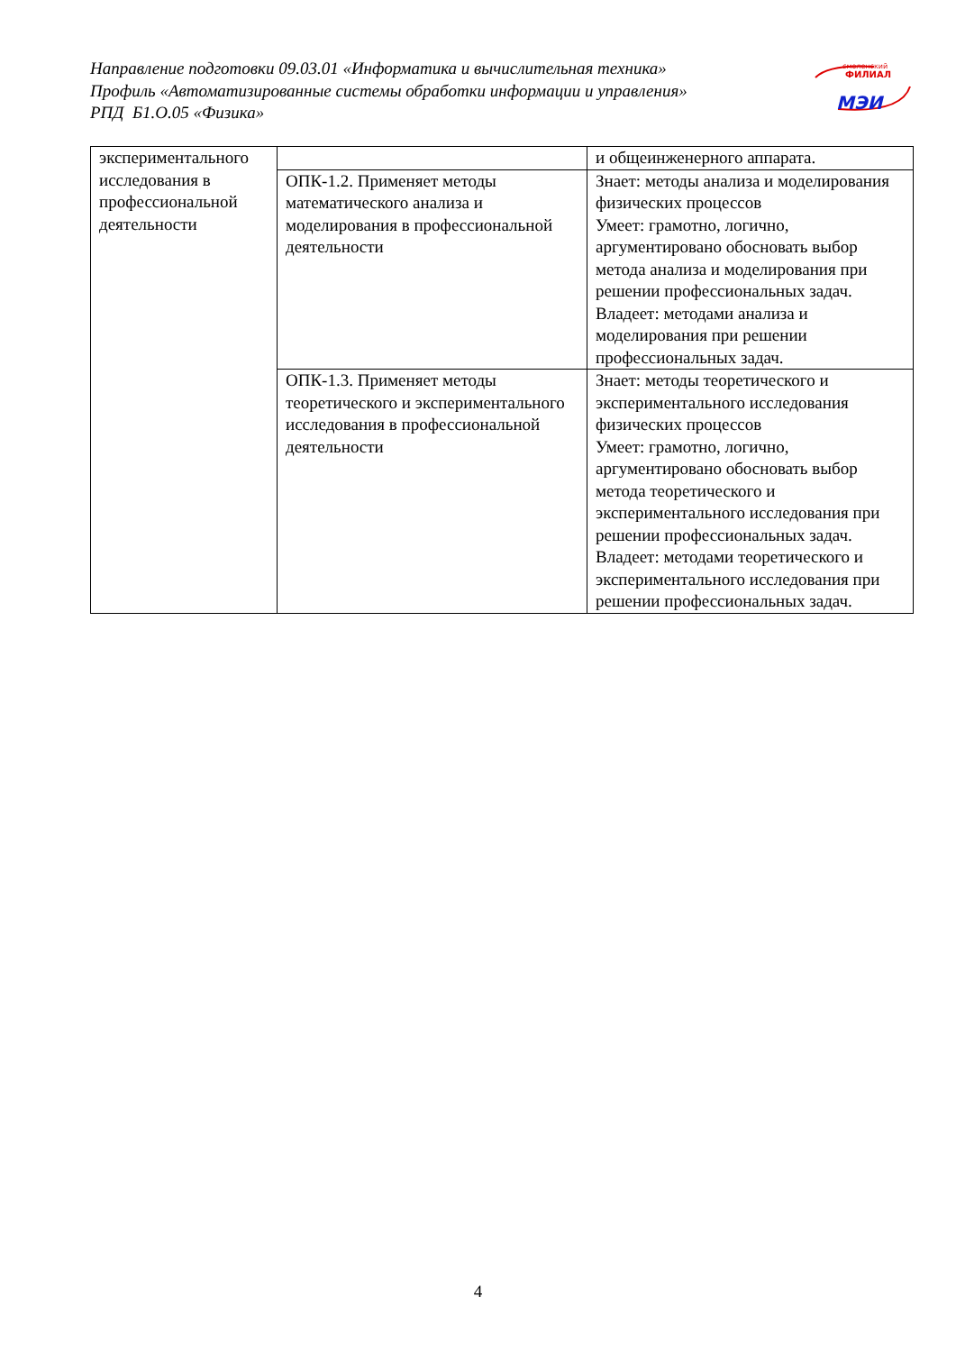Направление подготовки 09.03.01 «Информатика и вычислительная техника»
Профиль «Автоматизированные системы обработки информации и управления»
РПД Б1.О.05 «Физика»
смоленский
ФИЛИАЛ
МЭИ
| экспериментального исследования в профессиональной деятельности | | и общеинженерного аппарата. |
| | ОПК-1.2. Применяет методы математического анализа и моделирования в профессиональной деятельности | Знает: методы анализа и моделирования физических процессов Умеет: грамотно, логично, аргументировано обосновать выбор метода анализа и моделирования при решении профессиональных задач. Владеет: методами анализа и моделирования при решении профессиональных задач. |
| | ОПК-1.3. Применяет методы теоретического и экспериментального исследования в профессиональной деятельности | Знает: методы теоретического и экспериментального исследования физических процессов Умеет: грамотно, логично, аргументировано обосновать выбор метода теоретического и экспериментального исследования при решении профессиональных задач. Владеет: методами теоретического и экспериментального исследования при решении профессиональных задач. |
4